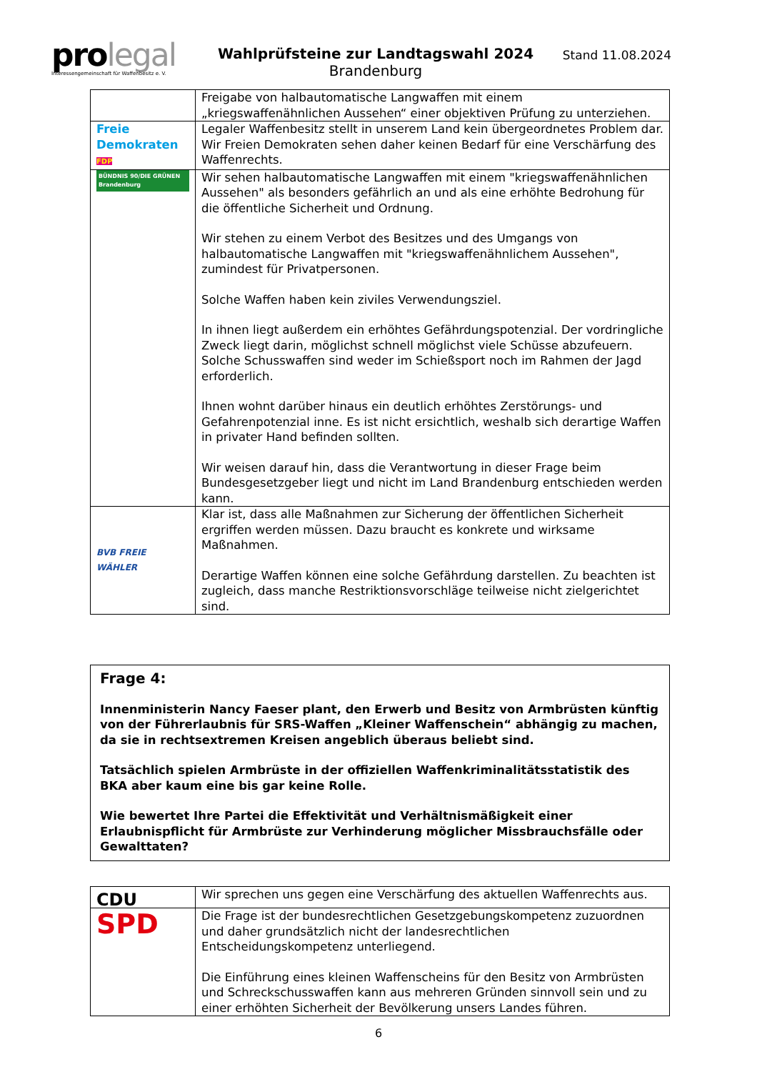pro legal
Interessengemeinschaft für Waffenbesitz e. V.
Wahlprüfsteine zur Landtagswahl 2024
Brandenburg
Stand 11.08.2024
| | Freigabe von halbautomatische Langwaffen mit einem „kriegswaffenähnlichen Aussehen“ einer objektiven Prüfung zu unterziehen. |
| Freie Demokraten FDP | Legaler Waffenbesitz stellt in unserem Land kein übergeordnetes Problem dar. Wir Freien Demokraten sehen daher keinen Bedarf für eine Verschärfung des Waffenrechts. |
| BÜNDNIS 90/DIE GRÜNEN Brandenburg | Wir sehen halbautomatische Langwaffen mit einem "kriegswaffenähnlichen Aussehen" als besonders gefährlich an und als eine erhöhte Bedrohung für die öffentliche Sicherheit und Ordnung. Wir stehen zu einem Verbot des Besitzes und des Umgangs von halbautomatische Langwaffen mit "kriegswaffenähnlichem Aussehen", zumindest für Privatpersonen. Solche Waffen haben kein ziviles Verwendungsziel. In ihnen liegt außerdem ein erhöhtes Gefährdungspotenzial. Der vordringliche Zweck liegt darin, möglichst schnell möglichst viele Schüsse abzufeuern. Solche Schusswaffen sind weder im Schießsport noch im Rahmen der Jagd erforderlich. Ihnen wohnt darüber hinaus ein deutlich erhöhtes Zerstörungs- und Gefahrenpotenzial inne. Es ist nicht ersichtlich, weshalb sich derartige Waffen in privater Hand befinden sollten. Wir weisen darauf hin, dass die Verantwortung in dieser Frage beim Bundesgesetzgeber liegt und nicht im Land Brandenburg entschieden werden kann. |
| BVB FREIE WÄHLER | Klar ist, dass alle Maßnahmen zur Sicherung der öffentlichen Sicherheit ergriffen werden müssen. Dazu braucht es konkrete und wirksame Maßnahmen. Derartige Waffen können eine solche Gefährdung darstellen. Zu beachten ist zugleich, dass manche Restriktionsvorschläge teilweise nicht zielgerichtet sind. |
Frage 4:
Innenministerin Nancy Faeser plant, den Erwerb und Besitz von Armbrüsten künftig von der Führerlaubnis für SRS-Waffen „Kleiner Waffenschein“ abhängig zu machen, da sie in rechtsextremen Kreisen angeblich überaus beliebt sind.
Tatsächlich spielen Armbrüste in der offiziellen Waffenkriminalitätsstatistik des BKA aber kaum eine bis gar keine Rolle.
Wie bewertet Ihre Partei die Effektivität und Verhältnismäßigkeit einer Erlaubnispflicht für Armbrüste zur Verhinderung möglicher Missbrauchsfälle oder Gewalttaten?
| CDU | Wir sprechen uns gegen eine Verschärfung des aktuellen Waffenrechts aus. |
| SPD | Die Frage ist der bundesrechtlichen Gesetzgebungskompetenz zuzuordnen und daher grundsätzlich nicht der landesrechtlichen Entscheidungskompetenz unterliegend. Die Einführung eines kleinen Waffenscheins für den Besitz von Armbrüsten und Schreckschusswaffen kann aus mehreren Gründen sinnvoll sein und zu einer erhöhten Sicherheit der Bevölkerung unsers Landes führen. |
6